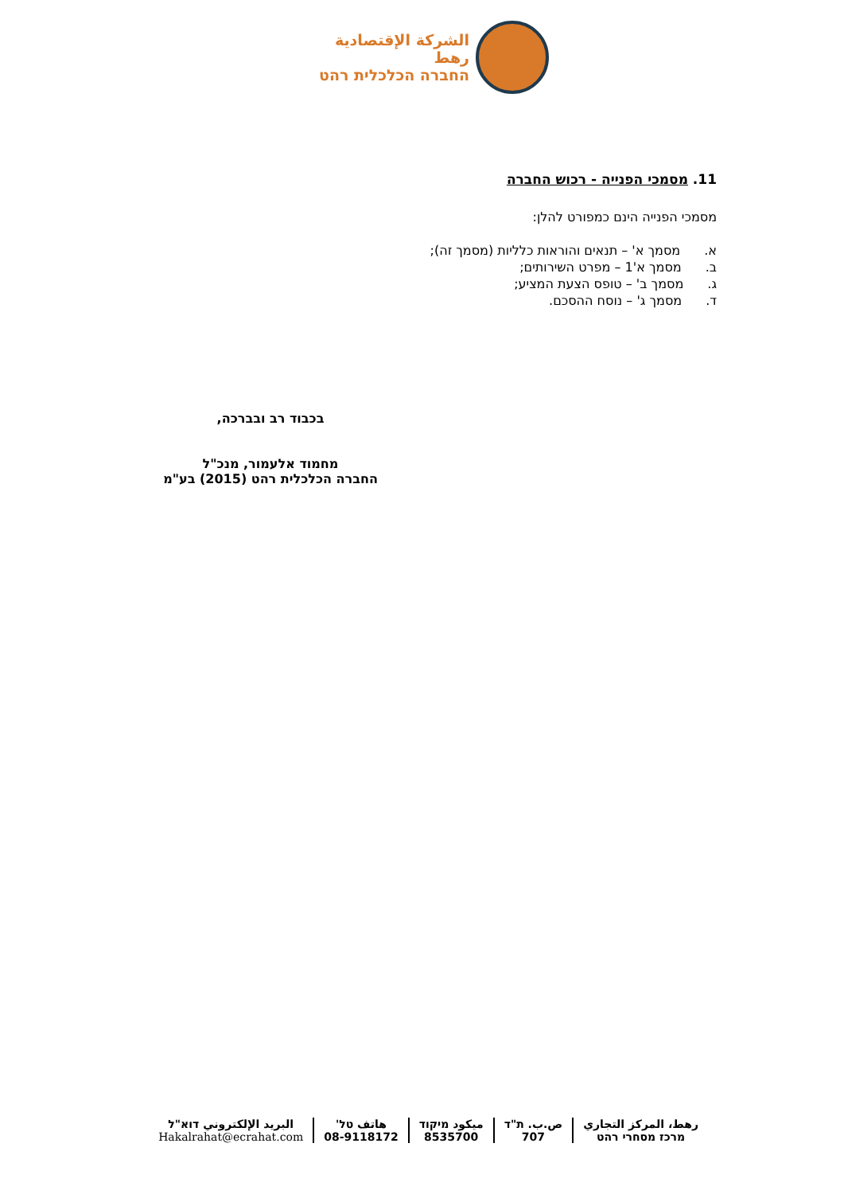الشركة الإقتصادية رهط
החברה הכלכלית רהט
11. מסמכי הפנייה - רכוש החברה
מסמכי הפנייה הינם כמפורט להלן:
א. מסמך א' – תנאים והוראות כלליות (מסמך זה);
ב. מסמך א'1 – מפרט השירותים;
ג. מסמך ב' – טופס הצעת המציע;
ד. מסמך ג' – נוסח ההסכם.
בכבוד רב ובברכה,
מחמוד אלעמור, מנכ"ל
החברה הכלכלית רהט (2015) בע"מ
رهط، المركز التجاري
מרכז מסחרי רהט
ص.ب. ת"ד
707
ميكود מיקוד
8535700
هاتف טל'
08-9118172
البريد الإلكتروني דוא"ל
Hakalrahat@ecrahat.com